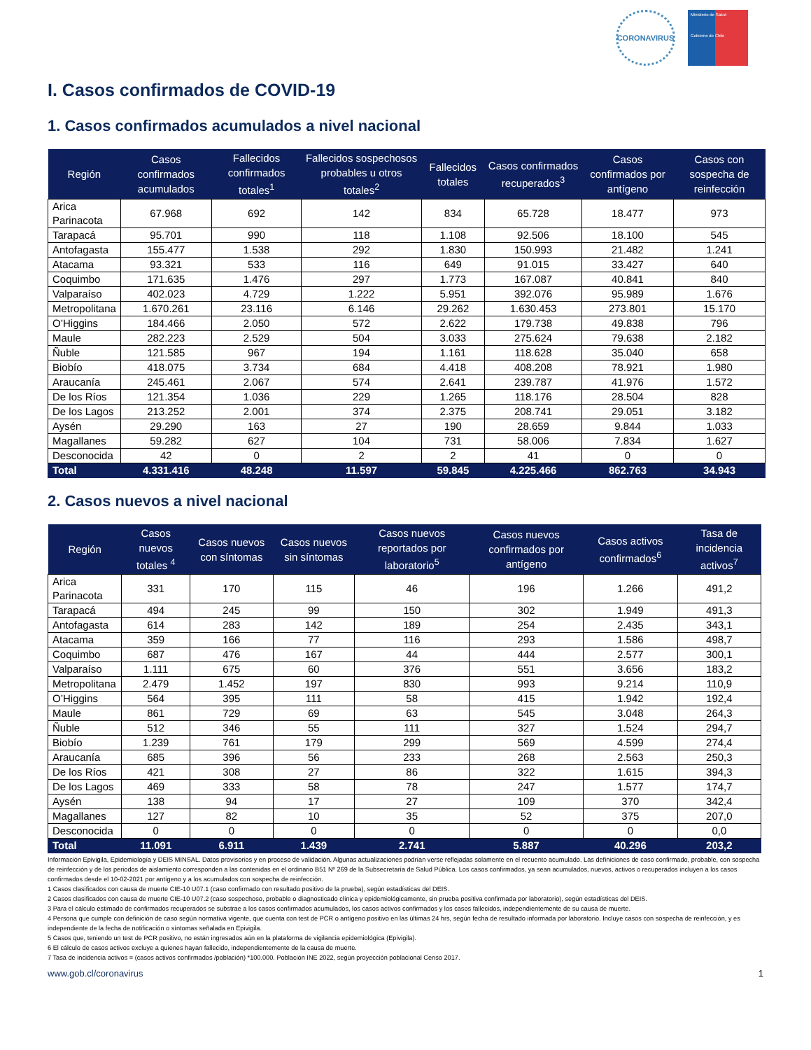CORONAVIRUS
Ministerio de Salud
Gobierno de Chile
I. Casos confirmados de COVID-19
1. Casos confirmados acumulados a nivel nacional
| Región | Casos confirmados acumulados | Fallecidos confirmados totales<sup>1</sup> | Fallecidos sospechosos probables u otros totales<sup>2</sup> | Fallecidos totales | Casos confirmados recuperados<sup>3</sup> | Casos confirmados por antígeno | Casos con sospecha de reinfección |
| --- | --- | --- | --- | --- | --- | --- | --- |
| Arica Parinacota | 67.968 | 692 | 142 | 834 | 65.728 | 18.477 | 973 |
| Tarapacá | 95.701 | 990 | 118 | 1.108 | 92.506 | 18.100 | 545 |
| Antofagasta | 155.477 | 1.538 | 292 | 1.830 | 150.993 | 21.482 | 1.241 |
| Atacama | 93.321 | 533 | 116 | 649 | 91.015 | 33.427 | 640 |
| Coquimbo | 171.635 | 1.476 | 297 | 1.773 | 167.087 | 40.841 | 840 |
| Valparaíso | 402.023 | 4.729 | 1.222 | 5.951 | 392.076 | 95.989 | 1.676 |
| Metropolitana | 1.670.261 | 23.116 | 6.146 | 29.262 | 1.630.453 | 273.801 | 15.170 |
| O’Higgins | 184.466 | 2.050 | 572 | 2.622 | 179.738 | 49.838 | 796 |
| Maule | 282.223 | 2.529 | 504 | 3.033 | 275.624 | 79.638 | 2.182 |
| Ñuble | 121.585 | 967 | 194 | 1.161 | 118.628 | 35.040 | 658 |
| Biobío | 418.075 | 3.734 | 684 | 4.418 | 408.208 | 78.921 | 1.980 |
| Araucanía | 245.461 | 2.067 | 574 | 2.641 | 239.787 | 41.976 | 1.572 |
| De los Ríos | 121.354 | 1.036 | 229 | 1.265 | 118.176 | 28.504 | 828 |
| De los Lagos | 213.252 | 2.001 | 374 | 2.375 | 208.741 | 29.051 | 3.182 |
| Aysén | 29.290 | 163 | 27 | 190 | 28.659 | 9.844 | 1.033 |
| Magallanes | 59.282 | 627 | 104 | 731 | 58.006 | 7.834 | 1.627 |
| Desconocida | 42 | 0 | 2 | 2 | 41 | 0 | 0 |
| Total | 4.331.416 | 48.248 | 11.597 | 59.845 | 4.225.466 | 862.763 | 34.943 |
2. Casos nuevos a nivel nacional
| Región | Casos nuevos totales <sup>4</sup> | Casos nuevos con síntomas | Casos nuevos sin síntomas | Casos nuevos reportados por laboratorio<sup>5</sup> | Casos nuevos confirmados por antígeno | Casos activos confirmados<sup>6</sup> | Tasa de incidencia activos<sup>7</sup> |
| --- | --- | --- | --- | --- | --- | --- | --- |
| Arica Parinacota | 331 | 170 | 115 | 46 | 196 | 1.266 | 491,2 |
| Tarapacá | 494 | 245 | 99 | 150 | 302 | 1.949 | 491,3 |
| Antofagasta | 614 | 283 | 142 | 189 | 254 | 2.435 | 343,1 |
| Atacama | 359 | 166 | 77 | 116 | 293 | 1.586 | 498,7 |
| Coquimbo | 687 | 476 | 167 | 44 | 444 | 2.577 | 300,1 |
| Valparaíso | 1.111 | 675 | 60 | 376 | 551 | 3.656 | 183,2 |
| Metropolitana | 2.479 | 1.452 | 197 | 830 | 993 | 9.214 | 110,9 |
| O’Higgins | 564 | 395 | 111 | 58 | 415 | 1.942 | 192,4 |
| Maule | 861 | 729 | 69 | 63 | 545 | 3.048 | 264,3 |
| Ñuble | 512 | 346 | 55 | 111 | 327 | 1.524 | 294,7 |
| Biobío | 1.239 | 761 | 179 | 299 | 569 | 4.599 | 274,4 |
| Araucanía | 685 | 396 | 56 | 233 | 268 | 2.563 | 250,3 |
| De los Ríos | 421 | 308 | 27 | 86 | 322 | 1.615 | 394,3 |
| De los Lagos | 469 | 333 | 58 | 78 | 247 | 1.577 | 174,7 |
| Aysén | 138 | 94 | 17 | 27 | 109 | 370 | 342,4 |
| Magallanes | 127 | 82 | 10 | 35 | 52 | 375 | 207,0 |
| Desconocida | 0 | 0 | 0 | 0 | 0 | 0 | 0,0 |
| Total | 11.091 | 6.911 | 1.439 | 2.741 | 5.887 | 40.296 | 203,2 |
Información Epivigila, Epidemiología y DEIS MINSAL. Datos provisorios y en proceso de validación. Algunas actualizaciones podrían verse reflejadas solamente en el recuento acumulado. Las definiciones de caso confirmado, probable, con sospecha de reinfección y de los periodos de aislamiento corresponden a las contenidas en el ordinario B51 Nº 269 de la Subsecretaría de Salud Pública. Los casos confirmados, ya sean acumulados, nuevos, activos o recuperados incluyen a los casos confirmados desde el 10-02-2021 por antígeno y a los acumulados con sospecha de reinfección.
1 Casos clasificados con causa de muerte CIE-10 U07.1 (caso confirmado con resultado positivo de la prueba), según estadísticas del DEIS.
2 Casos clasificados con causa de muerte CIE-10 U07.2 (caso sospechoso, probable o diagnosticado clínica y epidemiológicamente, sin prueba positiva confirmada por laboratorio), según estadísticas del DEIS.
3 Para el cálculo estimado de confirmados recuperados se substrae a los casos confirmados acumulados, los casos activos confirmados y los casos fallecidos, independientemente de su causa de muerte.
4 Persona que cumple con definición de caso según normativa vigente, que cuenta con test de PCR o antígeno positivo en las últimas 24 hrs, según fecha de resultado informada por laboratorio. Incluye casos con sospecha de reinfección, y es independiente de la fecha de notificación o síntomas señalada en Epivigila.
5 Casos que, teniendo un test de PCR positivo, no están ingresados aún en la plataforma de vigilancia epidemiológica (Epivigila).
6 El cálculo de casos activos excluye a quienes hayan fallecido, independientemente de la causa de muerte.
7 Tasa de incidencia activos = (casos activos confirmados /población) *100.000. Población INE 2022, según proyección poblacional Censo 2017.
www.gob.cl/coronavirus 1